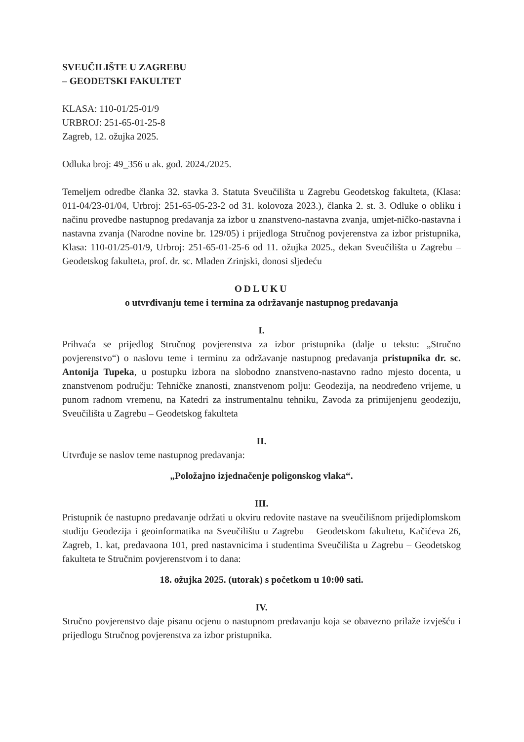SVEUČILIŠTE U ZAGREBU
– GEODETSKI FAKULTET
KLASA: 110-01/25-01/9
URBROJ: 251-65-01-25-8
Zagreb, 12. ožujka 2025.
Odluka broj: 49_356 u ak. god. 2024./2025.
Temeljem odredbe članka 32. stavka 3. Statuta Sveučilišta u Zagrebu Geodetskog fakulteta, (Klasa: 011-04/23-01/04, Urbroj: 251-65-05-23-2 od 31. kolovoza 2023.), članka 2. st. 3. Odluke o obliku i načinu provedbe nastupnog predavanja za izbor u znanstveno-nastavna zvanja, umjet-ničko-nastavna i nastavna zvanja (Narodne novine br. 129/05) i prijedloga Stručnog povjerenstva za izbor pristupnika, Klasa: 110-01/25-01/9, Urbroj: 251-65-01-25-6 od 11. ožujka 2025., dekan Sveučilišta u Zagrebu – Geodetskog fakulteta, prof. dr. sc. Mladen Zrinjski, donosi sljedeću
ODLUKU
o utvrđivanju teme i termina za održavanje nastupnog predavanja
I.
Prihvaća se prijedlog Stručnog povjerenstva za izbor pristupnika (dalje u tekstu: „Stručno povjerenstvo“) o naslovu teme i terminu za održavanje nastupnog predavanja pristupnika dr. sc. Antonija Tupeka, u postupku izbora na slobodno znanstveno-nastavno radno mjesto docenta, u znanstvenom području: Tehničke znanosti, znanstvenom polju: Geodezija, na neodređeno vrijeme, u punom radnom vremenu, na Katedri za instrumentalnu tehniku, Zavoda za primijenjenu geodeziju, Sveučilišta u Zagrebu – Geodetskog fakulteta
II.
Utvrđuje se naslov teme nastupnog predavanja:
„Položajno izjednačenje poligonskog vlaka“.
III.
Pristupnik će nastupno predavanje održati u okviru redovite nastave na sveučilišnom prijediplomskom studiju Geodezija i geoinformatika na Sveučilištu u Zagrebu – Geodetskom fakultetu, Kačićeva 26, Zagreb, 1. kat, predavaona 101, pred nastavnicima i studentima Sveučilišta u Zagrebu – Geodetskog fakulteta te Stručnim povjerenstvom i to dana:
18. ožujka 2025. (utorak) s početkom u 10:00 sati.
IV.
Stručno povjerenstvo daje pisanu ocjenu o nastupnom predavanju koja se obavezno prilaže izvješću i prijedlogu Stručnog povjerenstva za izbor pristupnika.